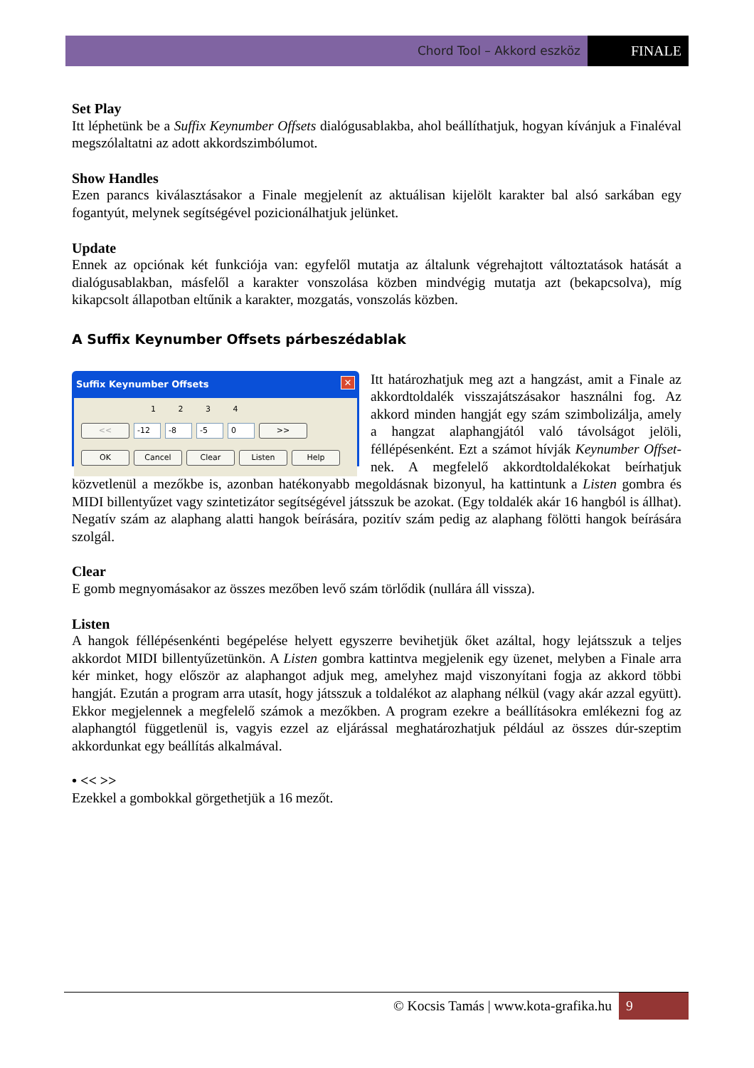Chord Tool – Akkord eszköz
FINALE
Set Play
Itt léphetünk be a Suffix Keynumber Offsets dialógusablakba, ahol beállíthatjuk, hogyan kívánjuk a Finaléval megszólaltatni az adott akkordszimbólumot.
Show Handles
Ezen parancs kiválasztásakor a Finale megjelenít az aktuálisan kijelölt karakter bal alsó sarkában egy fogantyút, melynek segítségével pozicionálhatjuk jelünket.
Update
Ennek az opciónak két funkciója van: egyfelől mutatja az általunk végrehajtott változtatások hatását a dialógusablakban, másfelől a karakter vonszolása közben mindvégig mutatja azt (bekapcsolva), míg kikapcsolt állapotban eltűnik a karakter, mozgatás, vonszolás közben.
A Suffix Keynumber Offsets párbeszédablak
Suffix Keynumber Offsets ✕
1 2 3 4
<< -12 -8 -5 0 >>
OK Cancel Clear Listen Help
Itt határozhatjuk meg azt a hangzást, amit a Finale az akkordtoldalék visszajátszásakor használni fog. Az akkord minden hangját egy szám szimbo­lizálja, amely a hangzat alaphangjától való távol­ságot jelöli, féllépésenként. Ezt a számot hívják Keynumber Offset-nek. A megfelelő akkordtoldalékokat beírhatjuk közvetlenül a mezőkbe is, azonban hatékonyabb megoldásnak bizonyul, ha kattintunk a Listen gombra és MIDI billentyűzet vagy szintetizátor segítségével játsszuk be azokat. (Egy toldalék akár 16 hangból is állhat). Negatív szám az alaphang alatti hangok beírására, pozitív szám pedig az alaphang fölötti hangok beírására szolgál.
Clear
E gomb megnyomásakor az összes mezőben levő szám törlődik (nullára áll vissza).
Listen
A hangok féllépésenkénti begépelése helyett egyszerre bevihetjük őket azáltal, hogy lejátsszuk a teljes akkordot MIDI billentyűzetünkön. A Listen gombra kattintva megjelenik egy üzenet, melyben a Finale arra kér minket, hogy először az alaphangot adjuk meg, amelyhez majd viszonyítani fogja az akkord többi hangját. Ezután a program arra utasít, hogy játsszuk a toldalékot az alaphang nélkül (vagy akár azzal együtt). Ekkor megjelennek a megfelelő számok a mezőkben. A program ezekre a beállításokra emlékezni fog az alaphangtól függetlenül is, vagyis ezzel az eljárással meghatározhatjuk például az összes dúr-szeptim akkordunkat egy beállítás alkalmával.
• << >>
Ezekkel a gombokkal görgethetjük a 16 mezőt.
© Kocsis Tamás | www.kota-grafika.hu 9